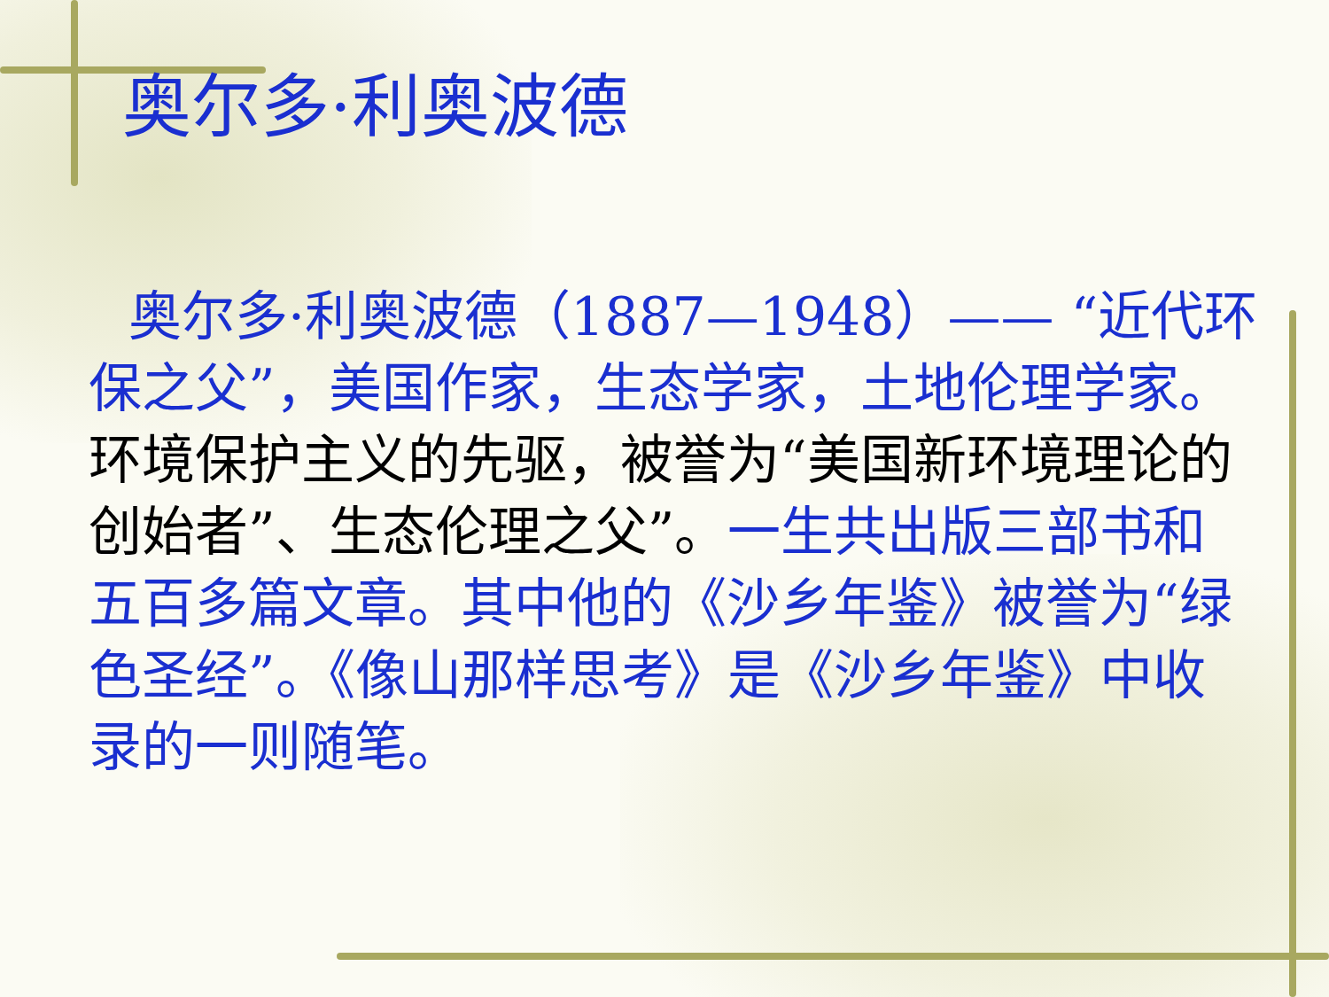奥尔多·利奥波德
奥尔多·利奥波德（1887—1948）—— “近代环保之父”，美国作家，生态学家，土地伦理学家。环境保护主义的先驱，被誉为“美国新环境理论的创始者”、生态伦理之父”。一生共出版三部书和五百多篇文章。其中他的《沙乡年鉴》被誉为“绿色圣经”。《像山那样思考》是《沙乡年鉴》中收录的一则随笔。